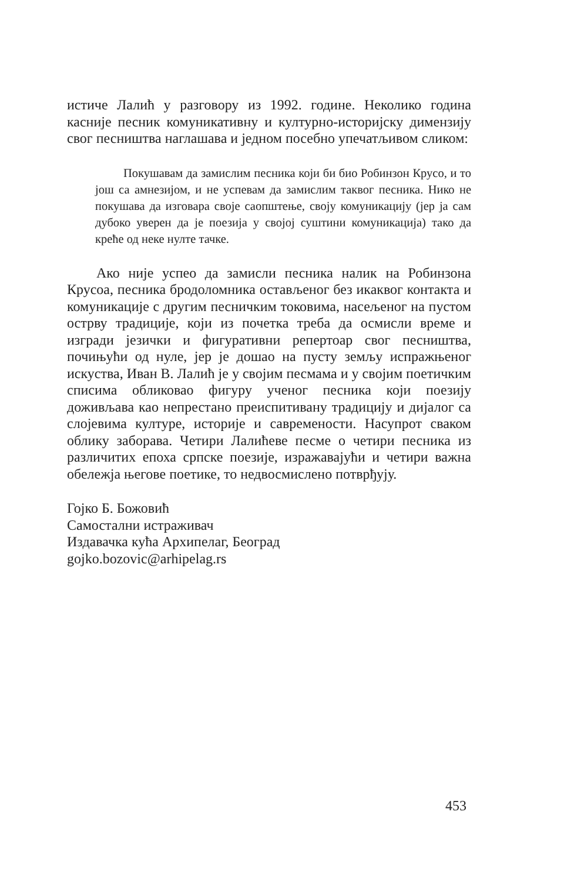истиче Лалић у разговору из 1992. године. Неколико година касније песник комуникативну и културно-историјску димензију свог песништва наглашава и једном посебно упечатљивом сликом:
Покушавам да замислим песника који би био Робинзон Крусо, и то још са амнезијом, и не успевам да замислим таквог песника. Нико не покушава да изговара своје саопштење, своју комуникацију (јер ја сам дубоко уверен да је поезија у својој суштини комуникација) тако да креће од неке нулте тачке.
Ако није успео да замисли песника налик на Робинзона Крусоа, песника бродоломника остављеног без икаквог контакта и комуникације с другим песничким токовима, насељеног на пустом острву традиције, који из почетка треба да осмисли време и изгради језички и фигуративни репертоар свог песништва, почињући од нуле, јер је дошао на пусту земљу испражњеног искуства, Иван В. Лалић је у својим песмама и у својим поетичким списима обликовао фигуру ученог песника који поезију доживљава као непрестано преиспитивану традицију и дијалог са слојевима културе, историје и савремености. Насупрот сваком облику заборава. Четири Лалићеве песме о четири песника из различитих епоха српске поезије, изражавајући и четири важна обележја његове поетике, то недвосмислено потврђују.
Гојко Б. Божовић
Самостални истраживач
Издавачка кућа Архипелаг, Београд
gojko.bozovic@arhipelag.rs
453